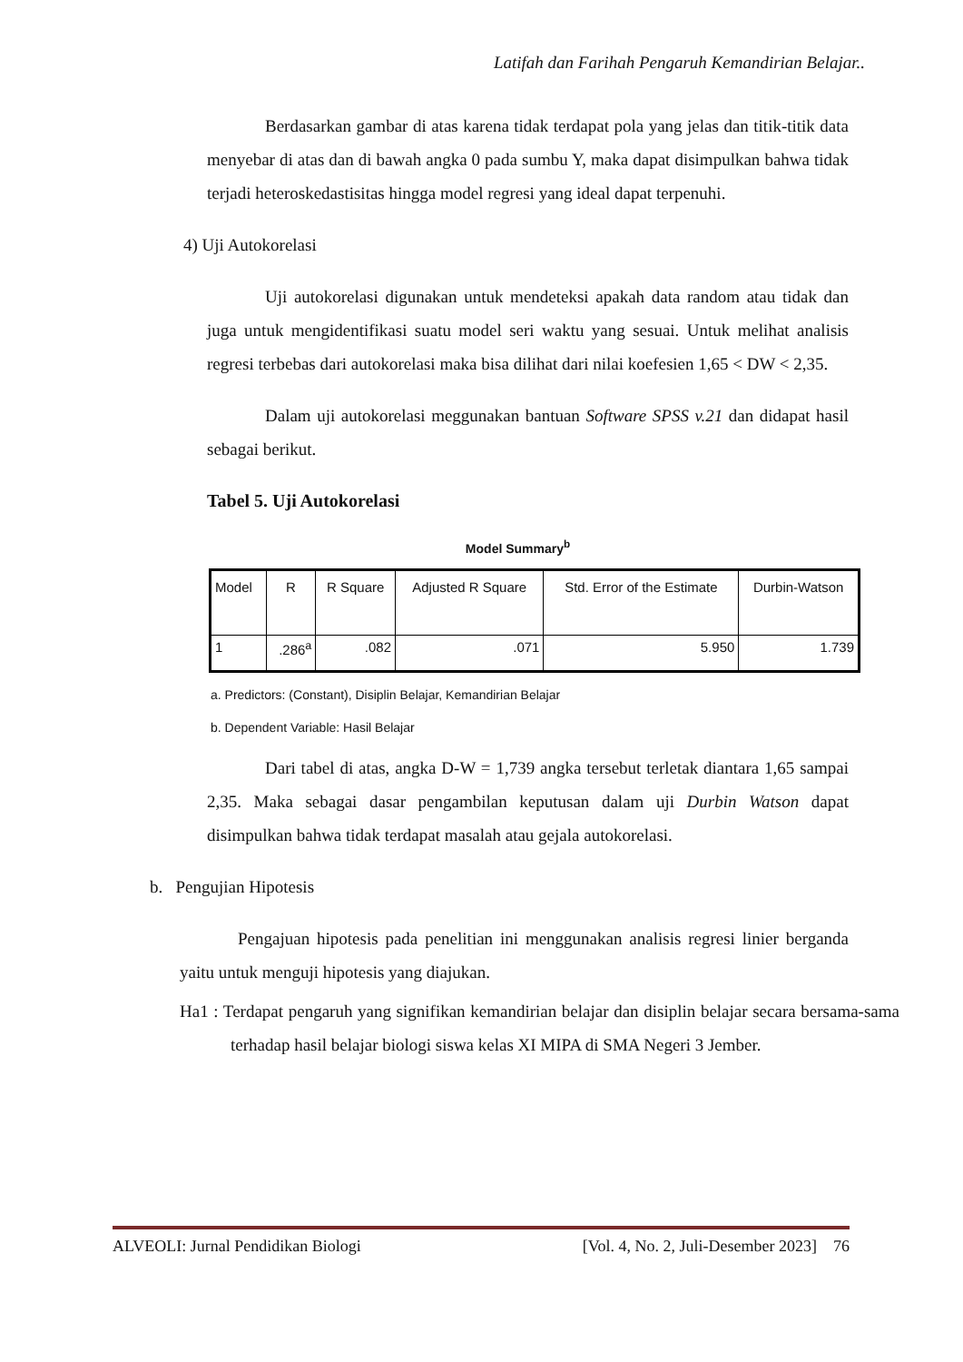Latifah dan Farihah Pengaruh Kemandirian Belajar..
Berdasarkan gambar di atas karena tidak terdapat pola yang jelas dan titik-titik data menyebar di atas dan di bawah angka 0 pada sumbu Y, maka dapat disimpulkan bahwa tidak terjadi heteroskedastisitas hingga model regresi yang ideal dapat terpenuhi.
4) Uji Autokorelasi
Uji autokorelasi digunakan untuk mendeteksi apakah data random atau tidak dan juga untuk mengidentifikasi suatu model seri waktu yang sesuai. Untuk melihat analisis regresi terbebas dari autokorelasi maka bisa dilihat dari nilai koefesien 1,65 < DW < 2,35.
Dalam uji autokorelasi meggunakan bantuan Software SPSS v.21 dan didapat hasil sebagai berikut.
Tabel 5. Uji Autokorelasi
Model Summary<sup>b</sup>
| Model | R | R Square | Adjusted R Square | Std. Error of the Estimate | Durbin-Watson |
| --- | --- | --- | --- | --- | --- |
| 1 | .286<sup>a</sup> | .082 | .071 | 5.950 | 1.739 |
a. Predictors: (Constant), Disiplin Belajar, Kemandirian Belajar
b. Dependent Variable: Hasil Belajar
Dari tabel di atas, angka D-W = 1,739 angka tersebut terletak diantara 1,65 sampai 2,35. Maka sebagai dasar pengambilan keputusan dalam uji Durbin Watson dapat disimpulkan bahwa tidak terdapat masalah atau gejala autokorelasi.
b. Pengujian Hipotesis
Pengajuan hipotesis pada penelitian ini menggunakan analisis regresi linier berganda yaitu untuk menguji hipotesis yang diajukan.
Ha1 : Terdapat pengaruh yang signifikan kemandirian belajar dan disiplin belajar secara bersama-sama terhadap hasil belajar biologi siswa kelas XI MIPA di SMA Negeri 3 Jember.
ALVEOLI: Jurnal Pendidikan Biologi [Vol. 4, No. 2, Juli-Desember 2023] 76